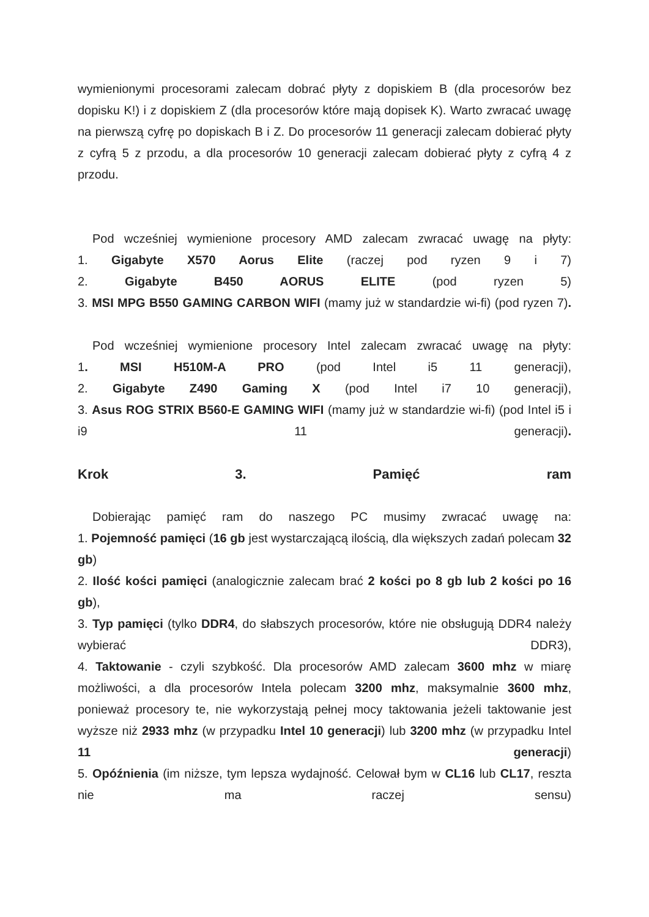wymienionymi procesorami zalecam dobrać płyty z dopiskiem B (dla procesorów bez dopisku K!) i z dopiskiem Z (dla procesorów które mają dopisek K). Warto zwracać uwagę na pierwszą cyfrę po dopiskach B i Z. Do procesorów 11 generacji zalecam dobierać płyty z cyfrą 5 z przodu, a dla procesorów 10 generacji zalecam dobierać płyty z cyfrą 4 z przodu.
Pod wcześniej wymienione procesory AMD zalecam zwracać uwagę na płyty:
1. Gigabyte X570 Aorus Elite (raczej pod ryzen 9 i 7)
2. Gigabyte B450 AORUS ELITE (pod ryzen 5)
3. MSI MPG B550 GAMING CARBON WIFI (mamy już w standardzie wi-fi) (pod ryzen 7).
Pod wcześniej wymienione procesory Intel zalecam zwracać uwagę na płyty:
1. MSI H510M-A PRO (pod Intel i5 11 generacji),
2. Gigabyte Z490 Gaming X (pod Intel i7 10 generacji),
3. Asus ROG STRIX B560-E GAMING WIFI (mamy już w standardzie wi-fi) (pod Intel i5 i i9 11 generacji).
Krok 3. Pamięć ram
Dobierając pamięć ram do naszego PC musimy zwracać uwagę na:
1. Pojemność pamięci (16 gb jest wystarczającą ilością, dla większych zadań polecam 32 gb)
2. Ilość kości pamięci (analogicznie zalecam brać 2 kości po 8 gb lub 2 kości po 16 gb),
3. Typ pamięci (tylko DDR4, do słabszych procesorów, które nie obsługują DDR4 należy wybierać DDR3),
4. Taktowanie - czyli szybkość. Dla procesorów AMD zalecam 3600 mhz w miarę możliwości, a dla procesorów Intela polecam 3200 mhz, maksymalnie 3600 mhz, ponieważ procesory te, nie wykorzystają pełnej mocy taktowania jeżeli taktowanie jest wyższe niż 2933 mhz (w przypadku Intel 10 generacji) lub 3200 mhz (w przypadku Intel 11 generacji)
5. Opóźnienia (im niższe, tym lepsza wydajność. Celował bym w CL16 lub CL17, reszta nie ma raczej sensu)